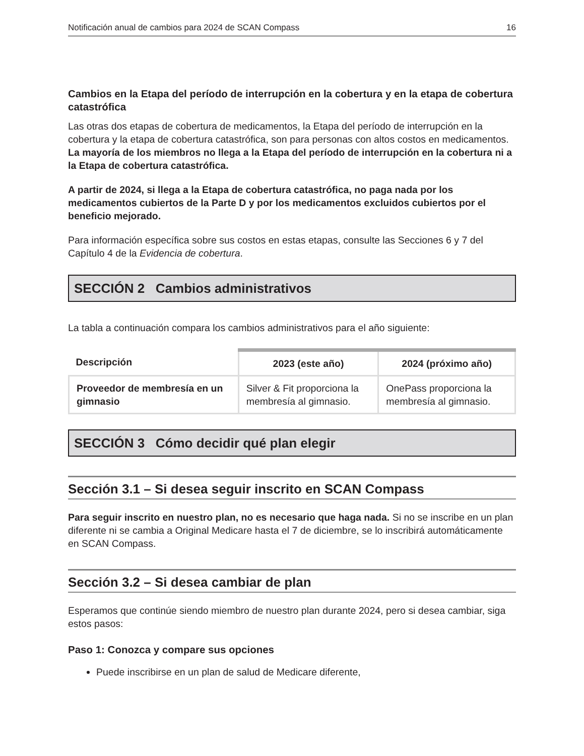Notificación anual de cambios para 2024 de SCAN Compass 16
Cambios en la Etapa del período de interrupción en la cobertura y en la etapa de cobertura catastrófica
Las otras dos etapas de cobertura de medicamentos, la Etapa del período de interrupción en la cobertura y la etapa de cobertura catastrófica, son para personas con altos costos en medicamentos. La mayoría de los miembros no llega a la Etapa del período de interrupción en la cobertura ni a la Etapa de cobertura catastrófica.
A partir de 2024, si llega a la Etapa de cobertura catastrófica, no paga nada por los medicamentos cubiertos de la Parte D y por los medicamentos excluidos cubiertos por el beneficio mejorado.
Para información específica sobre sus costos en estas etapas, consulte las Secciones 6 y 7 del Capítulo 4 de la Evidencia de cobertura.
SECCIÓN 2 Cambios administrativos
La tabla a continuación compara los cambios administrativos para el año siguiente:
| Descripción | 2023 (este año) | 2024 (próximo año) |
| --- | --- | --- |
| Proveedor de membresía en un gimnasio | Silver & Fit proporciona la membresía al gimnasio. | OnePass proporciona la membresía al gimnasio. |
SECCIÓN 3 Cómo decidir qué plan elegir
Sección 3.1 – Si desea seguir inscrito en SCAN Compass
Para seguir inscrito en nuestro plan, no es necesario que haga nada. Si no se inscribe en un plan diferente ni se cambia a Original Medicare hasta el 7 de diciembre, se lo inscribirá automáticamente en SCAN Compass.
Sección 3.2 – Si desea cambiar de plan
Esperamos que continúe siendo miembro de nuestro plan durante 2024, pero si desea cambiar, siga estos pasos:
Paso 1: Conozca y compare sus opciones
Puede inscribirse en un plan de salud de Medicare diferente,